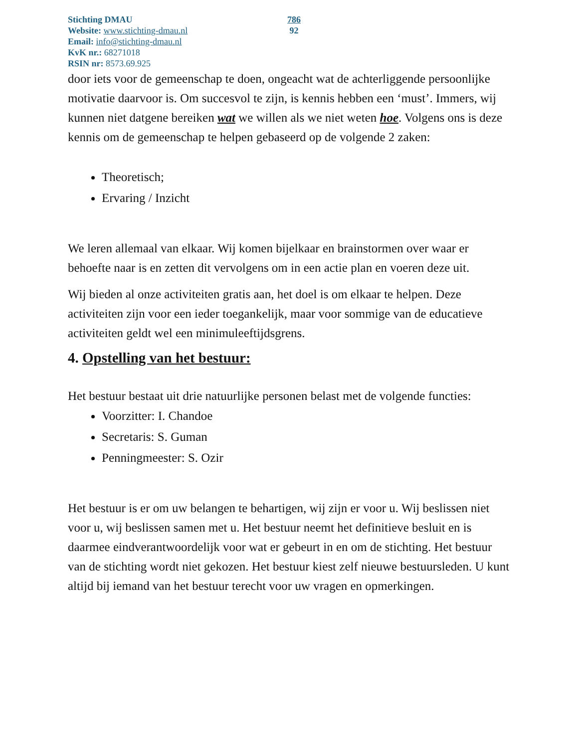Stichting DMAU
Website: www.stichting-dmau.nl
Email: info@stichting-dmau.nl
KvK nr.: 68271018
RSIN nr: 8573.69.925
786
92
door iets voor de gemeenschap te doen, ongeacht wat de achterliggende persoonlijke motivatie daarvoor is. Om succesvol te zijn, is kennis hebben een ‘must’. Immers, wij kunnen niet datgene bereiken wat we willen als we niet weten hoe. Volgens ons is deze kennis om de gemeenschap te helpen gebaseerd op de volgende 2 zaken:
Theoretisch;
Ervaring / Inzicht
We leren allemaal van elkaar. Wij komen bijelkaar en brainstormen over waar er behoefte naar is en zetten dit vervolgens om in een actie plan en voeren deze uit.
Wij bieden al onze activiteiten gratis aan, het doel is om elkaar te helpen. Deze activiteiten zijn voor een ieder toegankelijk, maar voor sommige van de educatieve activiteiten geldt wel een minimuleeftijdsgrens.
4. Opstelling van het bestuur:
Het bestuur bestaat uit drie natuurlijke personen belast met de volgende functies:
Voorzitter: I. Chandoe
Secretaris: S. Guman
Penningmeester: S. Ozir
Het bestuur is er om uw belangen te behartigen, wij zijn er voor u. Wij beslissen niet voor u, wij beslissen samen met u. Het bestuur neemt het definitieve besluit en is daarmee eindverantwoordelijk voor wat er gebeurt in en om de stichting. Het bestuur van de stichting wordt niet gekozen. Het bestuur kiest zelf nieuwe bestuursleden. U kunt altijd bij iemand van het bestuur terecht voor uw vragen en opmerkingen.